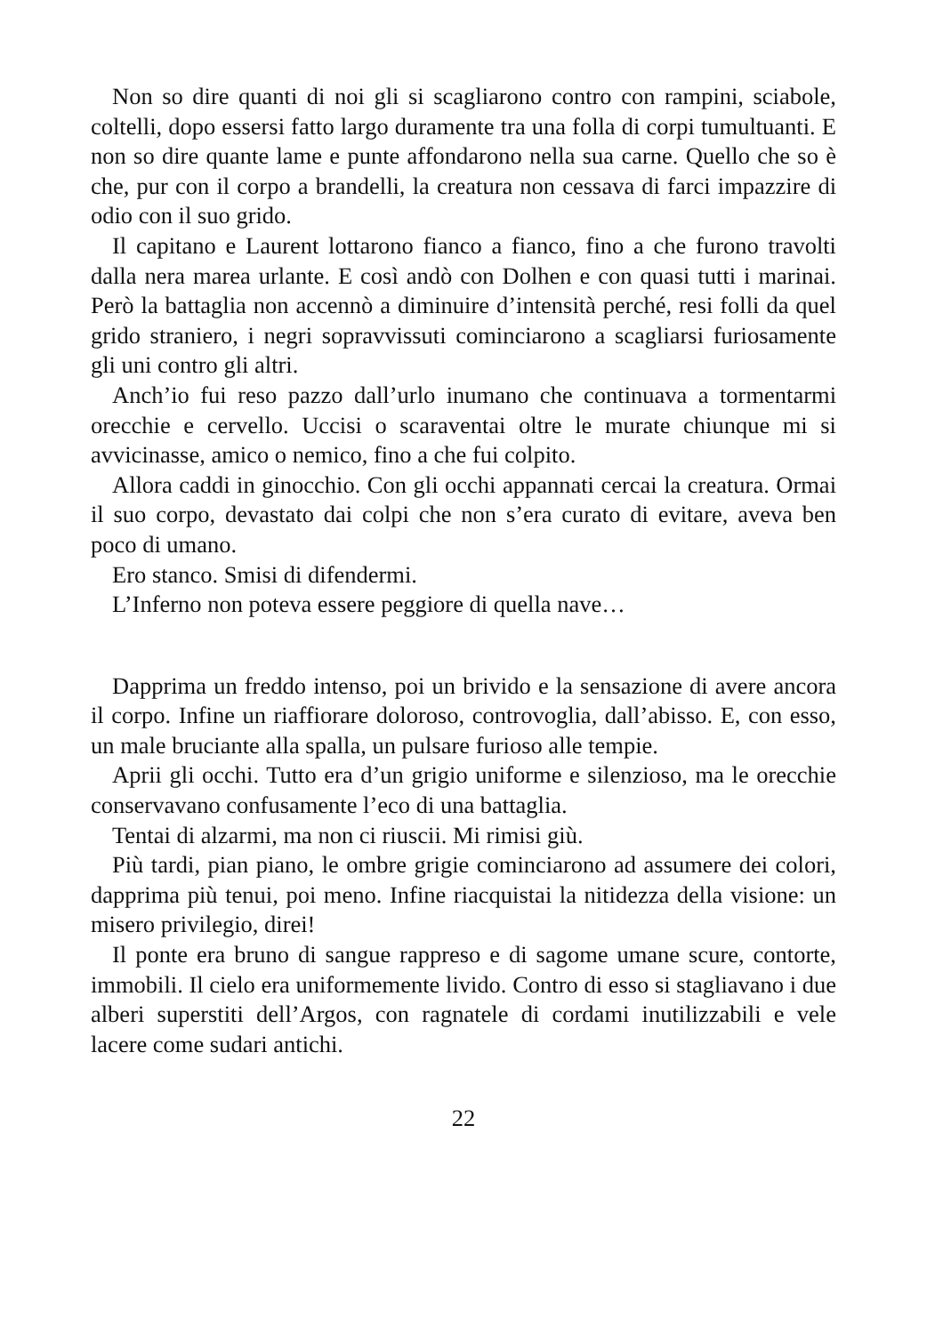Non so dire quanti di noi gli si scagliarono contro con rampini, sciabole, coltelli, dopo essersi fatto largo duramente tra una folla di corpi tumultuanti. E non so dire quante lame e punte affondarono nella sua carne. Quello che so è che, pur con il corpo a brandelli, la creatura non cessava di farci impazzire di odio con il suo grido.
Il capitano e Laurent lottarono fianco a fianco, fino a che furono travolti dalla nera marea urlante. E così andò con Dolhen e con quasi tutti i marinai. Però la battaglia non accennò a diminuire d’intensità perché, resi folli da quel grido straniero, i negri sopravvissuti cominciarono a scagliarsi furiosamente gli uni contro gli altri.
Anch’io fui reso pazzo dall’urlo inumano che continuava a tormentarmi orecchie e cervello. Uccisi o scaraventai oltre le murate chiunque mi si avvicinasse, amico o nemico, fino a che fui colpito.
Allora caddi in ginocchio. Con gli occhi appannati cercai la creatura. Ormai il suo corpo, devastato dai colpi che non s’era curato di evitare, aveva ben poco di umano.
Ero stanco. Smisi di difendermi.
L’Inferno non poteva essere peggiore di quella nave…
Dapprima un freddo intenso, poi un brivido e la sensazione di avere ancora il corpo. Infine un riaffiorare doloroso, controvoglia, dall’abisso. E, con esso, un male bruciante alla spalla, un pulsare furioso alle tempie.
Aprii gli occhi. Tutto era d’un grigio uniforme e silenzioso, ma le orecchie conservavano confusamente l’eco di una battaglia.
Tentai di alzarmi, ma non ci riuscii. Mi rimisi giù.
Più tardi, pian piano, le ombre grigie cominciarono ad assumere dei colori, dapprima più tenui, poi meno. Infine riacquistai la nitidezza della visione: un misero privilegio, direi!
Il ponte era bruno di sangue rappreso e di sagome umane scure, contorte, immobili. Il cielo era uniformemente livido. Contro di esso si stagliavano i due alberi superstiti dell’Argos, con ragnatele di cordami inutilizzabili e vele lacere come sudari antichi.
22